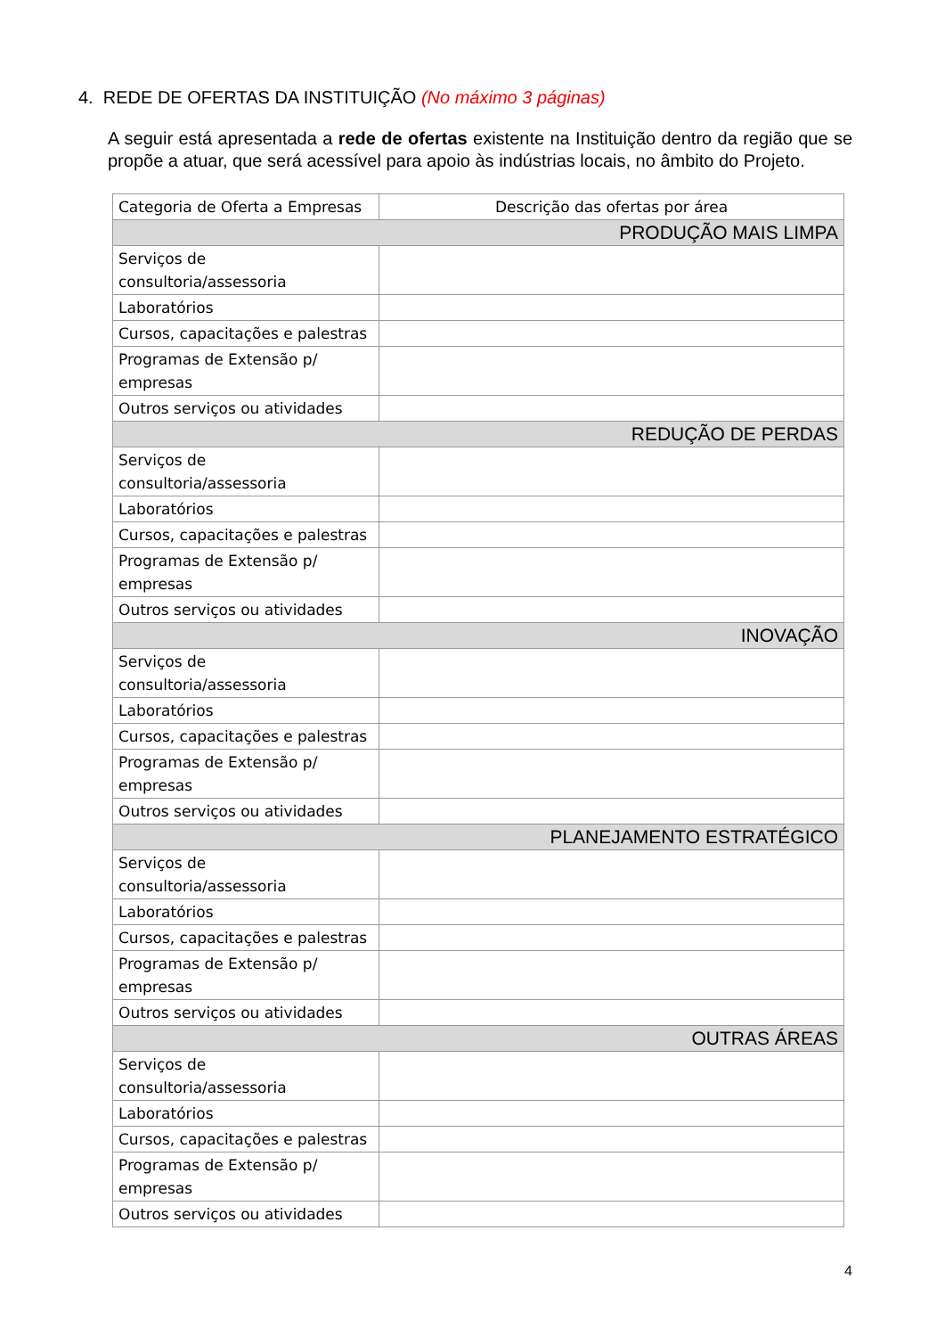4. REDE DE OFERTAS DA INSTITUIÇÃO (No máximo 3 páginas)
A seguir está apresentada a rede de ofertas existente na Instituição dentro da região que se propõe a atuar, que será acessível para apoio às indústrias locais, no âmbito do Projeto.
| Categoria de Oferta a Empresas | Descrição das ofertas por área |
| --- | --- |
| PRODUÇÃO MAIS LIMPA | |
| Serviços de consultoria/assessoria | |
| Laboratórios | |
| Cursos, capacitações e palestras | |
| Programas de Extensão p/ empresas | |
| Outros serviços ou atividades | |
| REDUÇÃO DE PERDAS | |
| Serviços de consultoria/assessoria | |
| Laboratórios | |
| Cursos, capacitações e palestras | |
| Programas de Extensão p/ empresas | |
| Outros serviços ou atividades | |
| INOVAÇÃO | |
| Serviços de consultoria/assessoria | |
| Laboratórios | |
| Cursos, capacitações e palestras | |
| Programas de Extensão p/ empresas | |
| Outros serviços ou atividades | |
| PLANEJAMENTO ESTRATÉGICO | |
| Serviços de consultoria/assessoria | |
| Laboratórios | |
| Cursos, capacitações e palestras | |
| Programas de Extensão p/ empresas | |
| Outros serviços ou atividades | |
| OUTRAS ÁREAS | |
| Serviços de consultoria/assessoria | |
| Laboratórios | |
| Cursos, capacitações e palestras | |
| Programas de Extensão p/ empresas | |
| Outros serviços ou atividades | |
4